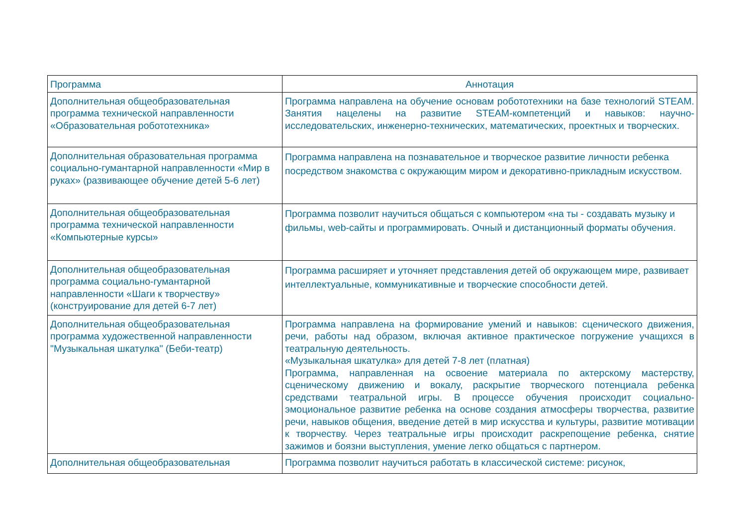| Программа | Аннотация |
| --- | --- |
| Дополнительная общеобразовательная программа технической направленности «Образовательная робототехника» | Программа направлена на обучение основам робототехники на базе технологий STEAM. Занятия нацелены на развитие STEAM-компетенций и навыков: научно-исследовательских, инженерно-технических, математических, проектных и творческих. |
| Дополнительная образовательная программа социально-гумантарной направленности «Мир в руках» (развивающее обучение детей 5-6 лет) | Программа направлена на познавательное и творческое развитие личности ребенка посредством знакомства с окружающим миром и декоративно-прикладным искусством. |
| Дополнительная общеобразовательная программа технической направленности «Компьютерные курсы» | Программа позволит научиться общаться с компьютером «на ты - создавать музыку и фильмы, web-сайты и программировать. Очный и дистанционный форматы обучения. |
| Дополнительная общеобразовательная программа социально-гумантарной направленности «Шаги к творчеству» (конструирование для детей 6-7 лет) | Программа расширяет и уточняет представления детей об окружающем мире, развивает интеллектуальные, коммуникативные и творческие способности детей. |
| Дополнительная общеобразовательная программа художественной направленности "Музыкальная шкатулка" (Беби-театр) | Программа направлена на формирование умений и навыков: сценического движения, речи, работы над образом, включая активное практическое погружение учащихся в театральную деятельность. «Музыкальная шкатулка» для детей 7-8 лет (платная) Программа, направленная на освоение материала по актерскому мастерству, сценическому движению и вокалу, раскрытие творческого потенциала ребенка средствами театральной игры. В процессе обучения происходит социально-эмоциональное развитие ребенка на основе создания атмосферы творчества, развитие речи, навыков общения, введение детей в мир искусства и культуры, развитие мотивации к творчеству. Через театральные игры происходит раскрепощение ребенка, снятие зажимов и боязни выступления, умение легко общаться с партнером. |
| Дополнительная общеобразовательная | Программа позволит научиться работать в классической системе: рисунок, |